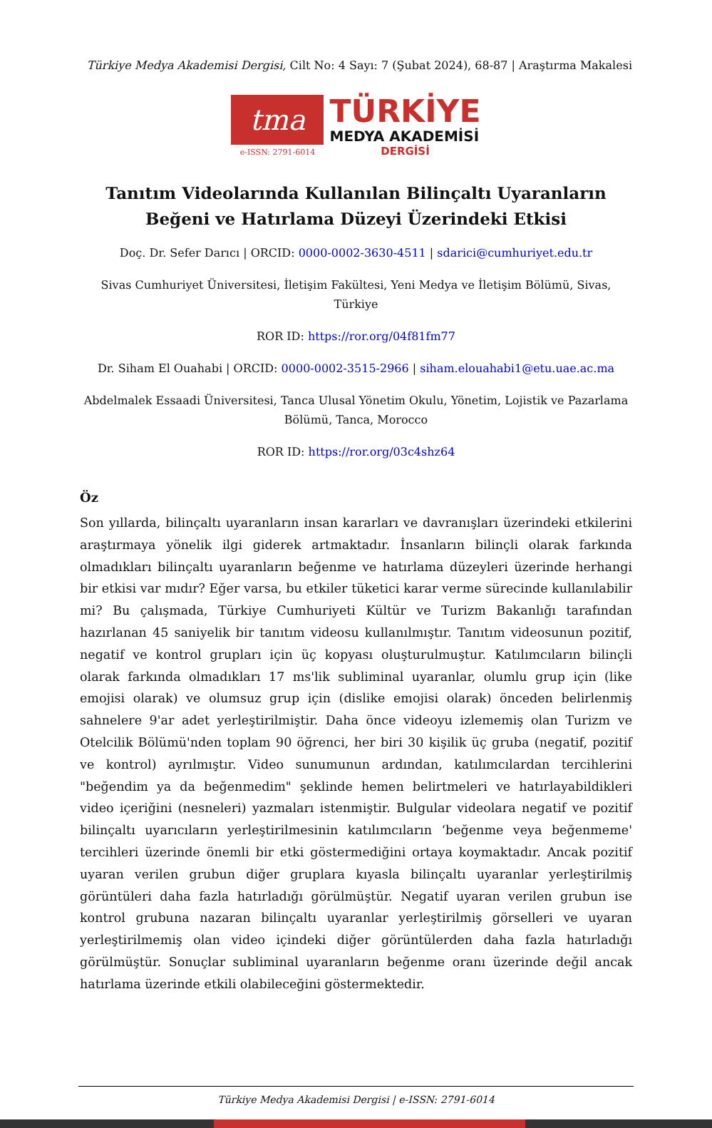Türkiye Medya Akademisi Dergisi, Cilt No: 4 Sayı: 7 (Şubat 2024), 68-87 | Araştırma Makalesi
tma
e-ISSN: 2791-6014
TÜRKİYE
MEDYA AKADEMİSİ
DERGİSİ
Tanıtım Videolarında Kullanılan Bilinçaltı Uyaranların Beğeni ve Hatırlama Düzeyi Üzerindeki Etkisi
Doç. Dr. Sefer Darıcı | ORCID: 0000-0002-3630-4511 | sdarici@cumhuriyet.edu.tr
Sivas Cumhuriyet Üniversitesi, İletişim Fakültesi, Yeni Medya ve İletişim Bölümü, Sivas, Türkiye
ROR ID: https://ror.org/04f81fm77
Dr. Siham El Ouahabi | ORCID: 0000-0002-3515-2966 | siham.elouahabi1@etu.uae.ac.ma
Abdelmalek Essaadi Üniversitesi, Tanca Ulusal Yönetim Okulu, Yönetim, Lojistik ve Pazarlama Bölümü, Tanca, Morocco
ROR ID: https://ror.org/03c4shz64
Öz
Son yıllarda, bilinçaltı uyaranların insan kararları ve davranışları üzerindeki etkilerini araştırmaya yönelik ilgi giderek artmaktadır. İnsanların bilinçli olarak farkında olmadıkları bilinçaltı uyaranların beğenme ve hatırlama düzeyleri üzerinde herhangi bir etkisi var mıdır? Eğer varsa, bu etkiler tüketici karar verme sürecinde kullanılabilir mi? Bu çalışmada, Türkiye Cumhuriyeti Kültür ve Turizm Bakanlığı tarafından hazırlanan 45 saniyelik bir tanıtım videosu kullanılmıştır. Tanıtım videosunun pozitif, negatif ve kontrol grupları için üç kopyası oluşturulmuştur. Katılımcıların bilinçli olarak farkında olmadıkları 17 ms'lik subliminal uyaranlar, olumlu grup için (like emojisi olarak) ve olumsuz grup için (dislike emojisi olarak) önceden belirlenmiş sahnelere 9'ar adet yerleştirilmiştir. Daha önce videoyu izlememiş olan Turizm ve Otelcilik Bölümü'nden toplam 90 öğrenci, her biri 30 kişilik üç gruba (negatif, pozitif ve kontrol) ayrılmıştır. Video sunumunun ardından, katılımcılardan tercihlerini "beğendim ya da beğenmedim" şeklinde hemen belirtmeleri ve hatırlayabildikleri video içeriğini (nesneleri) yazmaları istenmiştir. Bulgular videolara negatif ve pozitif bilinçaltı uyarıcıların yerleştirilmesinin katılımcıların ‘beğenme veya beğenmeme' tercihleri üzerinde önemli bir etki göstermediğini ortaya koymaktadır. Ancak pozitif uyaran verilen grubun diğer gruplara kıyasla bilinçaltı uyaranlar yerleştirilmiş görüntüleri daha fazla hatırladığı görülmüştür. Negatif uyaran verilen grubun ise kontrol grubuna nazaran bilinçaltı uyaranlar yerleştirilmiş görselleri ve uyaran yerleştirilmemiş olan video içindeki diğer görüntülerden daha fazla hatırladığı görülmüştür. Sonuçlar subliminal uyaranların beğenme oranı üzerinde değil ancak hatırlama üzerinde etkili olabileceğini göstermektedir.
Türkiye Medya Akademisi Dergisi | e-ISSN: 2791-6014